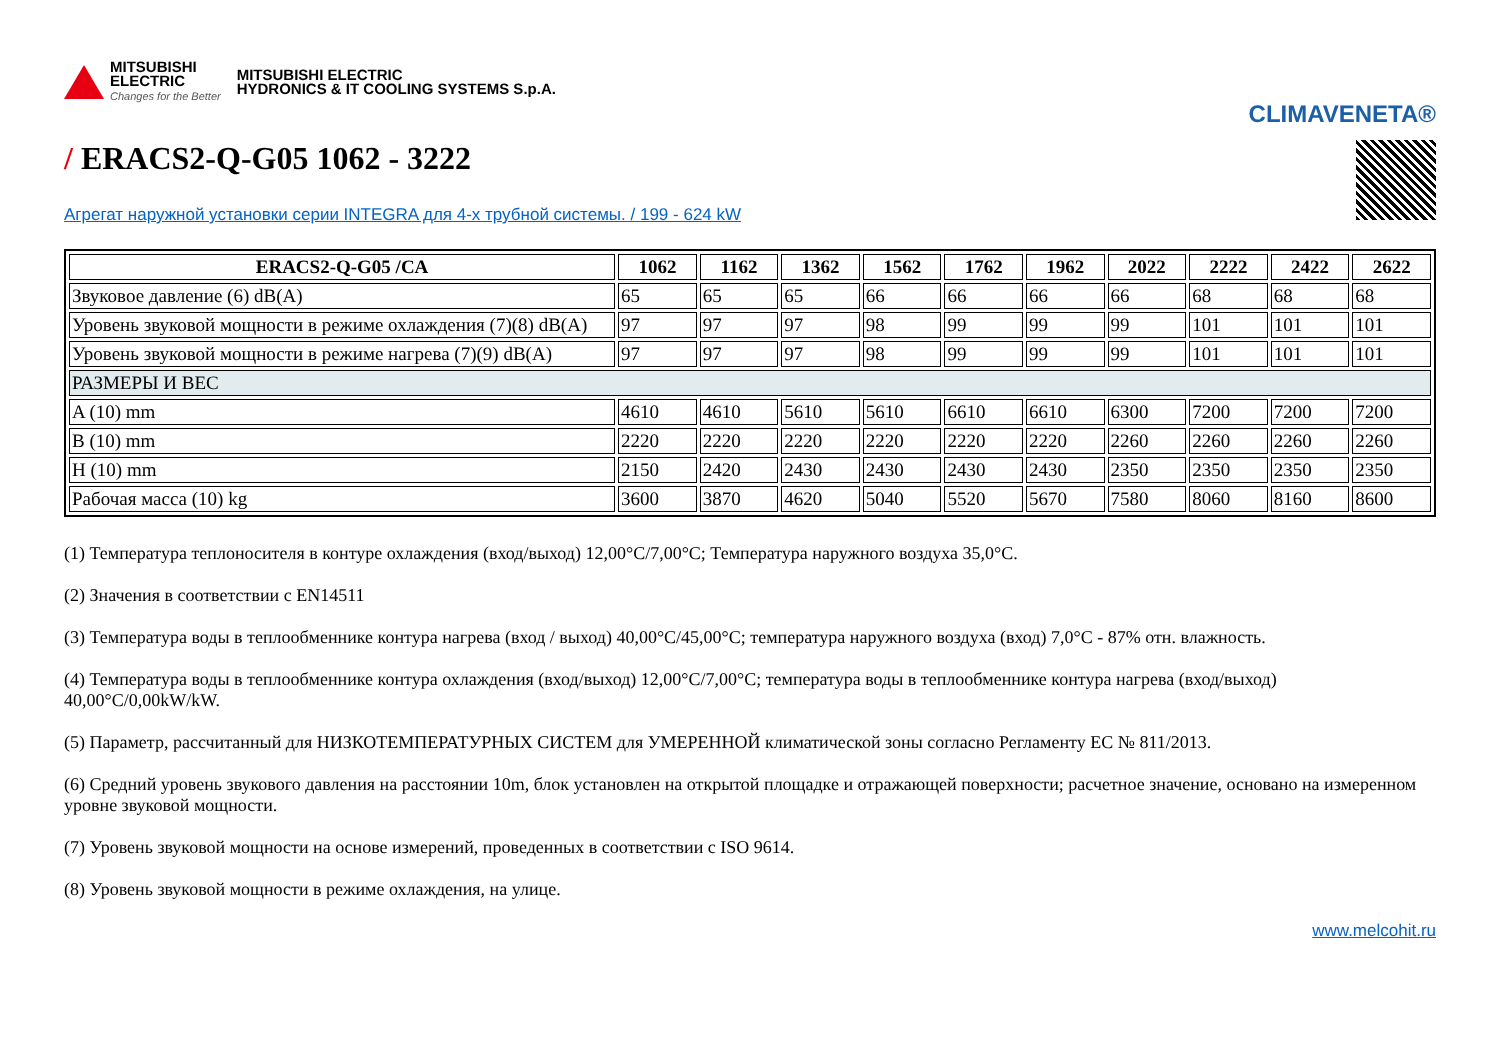MITSUBISHI
ELECTRIC
Changes for the Better
MITSUBISHI ELECTRIC
HYDRONICS & IT COOLING SYSTEMS S.p.A.
CLIMAVENETA®
/ ERACS2-Q-G05 1062 - 3222
Агрегат наружной установки серии INTEGRA для 4-х трубной системы. / 199 - 624 kW
| ERACS2-Q-G05 /CA | 1062 | 1162 | 1362 | 1562 | 1762 | 1962 | 2022 | 2222 | 2422 | 2622 |
| --- | --- | --- | --- | --- | --- | --- | --- | --- | --- | --- |
| Звуковое давление (6) dB(A) | 65 | 65 | 65 | 66 | 66 | 66 | 66 | 68 | 68 | 68 |
| Уровень звуковой мощности в режиме охлаждения (7)(8) dB(A) | 97 | 97 | 97 | 98 | 99 | 99 | 99 | 101 | 101 | 101 |
| Уровень звуковой мощности в режиме нагрева (7)(9) dB(A) | 97 | 97 | 97 | 98 | 99 | 99 | 99 | 101 | 101 | 101 |
| РАЗМЕРЫ И ВЕС | | | | | | | | | | |
| A (10) mm | 4610 | 4610 | 5610 | 5610 | 6610 | 6610 | 6300 | 7200 | 7200 | 7200 |
| B (10) mm | 2220 | 2220 | 2220 | 2220 | 2220 | 2220 | 2260 | 2260 | 2260 | 2260 |
| H (10) mm | 2150 | 2420 | 2430 | 2430 | 2430 | 2430 | 2350 | 2350 | 2350 | 2350 |
| Рабочая масса (10) kg | 3600 | 3870 | 4620 | 5040 | 5520 | 5670 | 7580 | 8060 | 8160 | 8600 |
(1) Температура теплоносителя в контуре охлаждения (вход/выход) 12,00°C/7,00°C; Температура наружного воздуха 35,0°C.
(2) Значения в соответствии с EN14511
(3) Температура воды в теплообменнике контура нагрева (вход / выход) 40,00°C/45,00°C; температура наружного воздуха (вход) 7,0°C - 87% отн. влажность.
(4) Температура воды в теплообменнике контура охлаждения (вход/выход) 12,00°C/7,00°C; температура воды в теплообменнике контура нагрева (вход/выход) 40,00°C/0,00kW/kW.
(5) Параметр, рассчитанный для НИЗКОТЕМПЕРАТУРНЫХ СИСТЕМ для УМЕРЕННОЙ климатической зоны согласно Регламенту ЕС № 811/2013.
(6) Средний уровень звукового давления на расстоянии 10m, блок установлен на открытой площадке и отражающей поверхности; расчетное значение, основано на измеренном уровне звуковой мощности.
(7) Уровень звуковой мощности на основе измерений, проведенных в соответствии с ISO 9614.
(8) Уровень звуковой мощности в режиме охлаждения, на улице.
www.melcohit.ru